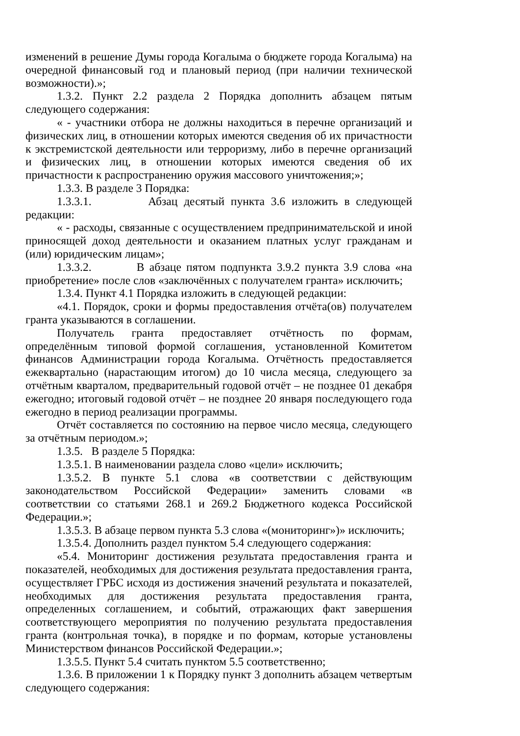изменений в решение Думы города Когалыма о бюджете города Когалыма) на очередной финансовый год и плановый период (при наличии технической возможности).»;
1.3.2. Пункт 2.2 раздела 2 Порядка дополнить абзацем пятым следующего содержания:
« - участники отбора не должны находиться в перечне организаций и физических лиц, в отношении которых имеются сведения об их причастности к экстремистской деятельности или терроризму, либо в перечне организаций и физических лиц, в отношении которых имеются сведения об их причастности к распространению оружия массового уничтожения;»;
1.3.3. В разделе 3 Порядка:
1.3.3.1. Абзац десятый пункта 3.6 изложить в следующей редакции:
« - расходы, связанные с осуществлением предпринимательской и иной приносящей доход деятельности и оказанием платных услуг гражданам и (или) юридическим лицам»;
1.3.3.2. В абзаце пятом подпункта 3.9.2 пункта 3.9 слова «на приобретение» после слов «заключённых с получателем гранта» исключить;
1.3.4. Пункт 4.1 Порядка изложить в следующей редакции:
«4.1. Порядок, сроки и формы предоставления отчёта(ов) получателем гранта указываются в соглашении.
Получатель гранта предоставляет отчётность по формам, определённым типовой формой соглашения, установленной Комитетом финансов Администрации города Когалыма. Отчётность предоставляется ежеквартально (нарастающим итогом) до 10 числа месяца, следующего за отчётным кварталом, предварительный годовой отчёт – не позднее 01 декабря ежегодно; итоговый годовой отчёт – не позднее 20 января последующего года ежегодно в период реализации программы.
Отчёт составляется по состоянию на первое число месяца, следующего за отчётным периодом.»;
1.3.5. В разделе 5 Порядка:
1.3.5.1. В наименовании раздела слово «цели» исключить;
1.3.5.2. В пункте 5.1 слова «в соответствии с действующим законодательством Российской Федерации» заменить словами «в соответствии со статьями 268.1 и 269.2 Бюджетного кодекса Российской Федерации.»;
1.3.5.3. В абзаце первом пункта 5.3 слова «(мониторинг»)» исключить;
1.3.5.4. Дополнить раздел пунктом 5.4 следующего содержания:
«5.4. Мониторинг достижения результата предоставления гранта и показателей, необходимых для достижения результата предоставления гранта, осуществляет ГРБС исходя из достижения значений результата и показателей, необходимых для достижения результата предоставления гранта, определенных соглашением, и событий, отражающих факт завершения соответствующего мероприятия по получению результата предоставления гранта (контрольная точка), в порядке и по формам, которые установлены Министерством финансов Российской Федерации.»;
1.3.5.5. Пункт 5.4 считать пунктом 5.5 соответственно;
1.3.6. В приложении 1 к Порядку пункт 3 дополнить абзацем четвертым следующего содержания: